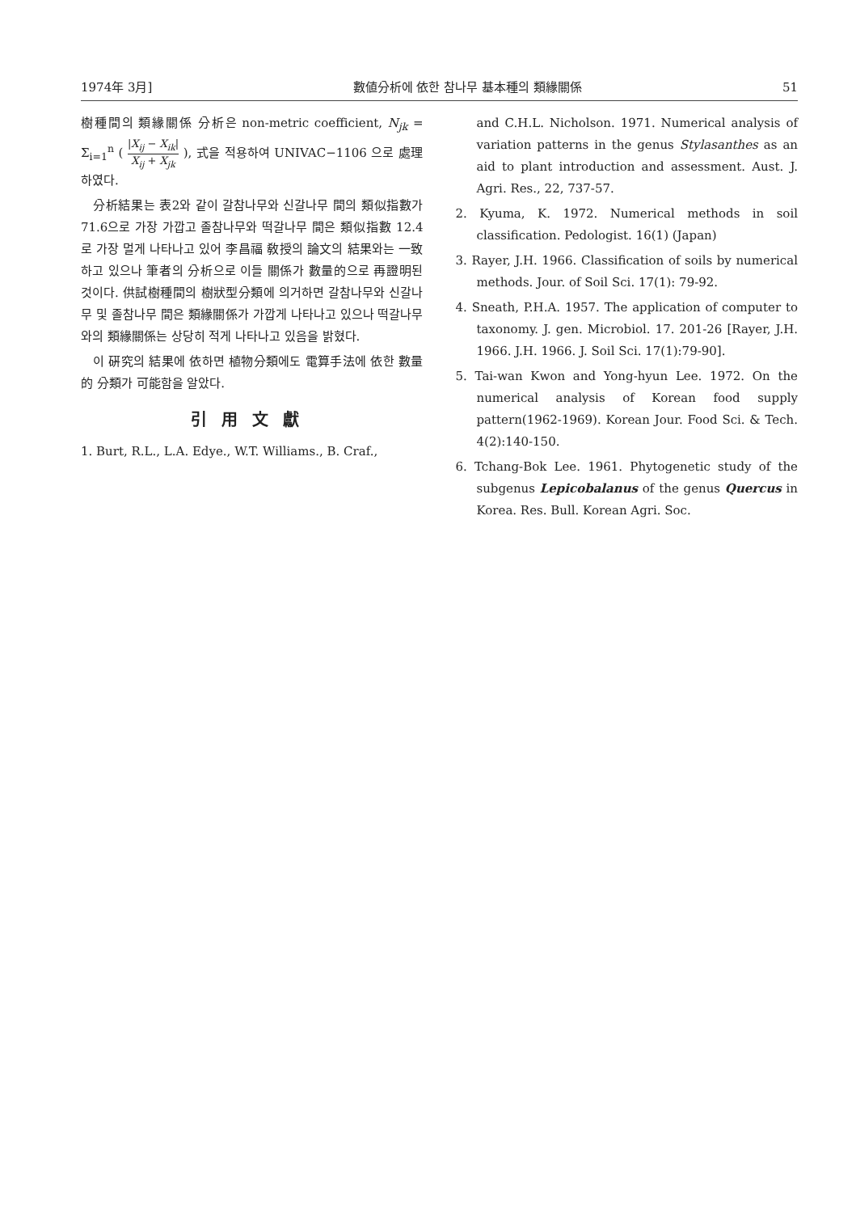1974年 3月] 數値分析에 依한 참나무 基本種의 類緣關係 51
樹種間의 類緣關係 分析은 non-metric coefficient, N<sub>jk</sub> = Σ<sub>i=1</sub><sup>n</sup> ( |X<sub>ij</sub> − X<sub>ik</sub>| X<sub>ij</sub> + X<sub>jk</sub> ), 式을 적용하여 UNIVAC−1106 으로 處理하였다.
分析結果는 表2와 같이 갈참나무와 신갈나무 間의 類似指數가 71.6으로 가장 가깝고 졸참나무와 떡갈나무 間은 類似指數 12.4로 가장 멀게 나타나고 있어 李昌福 敎授의 論文의 結果와는 一致하고 있으나 筆者의 分析으로 이들 關係가 數量的으로 再證明된 것이다. 供試樹種間의 樹狀型分類에 의거하면 갈참나무와 신갈나무 및 졸참나무 間은 類緣關係가 가깝게 나타나고 있으나 떡갈나무와의 類緣關係는 상당히 적게 나타나고 있음을 밝혔다.
이 硏究의 結果에 依하면 植物分類에도 電算手法에 依한 數量的 分類가 可能함을 알았다.
引用文獻
1. Burt, R.L., L.A. Edye., W.T. Williams., B. Craf.,
and C.H.L. Nicholson. 1971. Numerical analysis of variation patterns in the genus Stylasanthes as an aid to plant introduction and assessment. Aust. J. Agri. Res., 22, 737-57.
2. Kyuma, K. 1972. Numerical methods in soil classification. Pedologist. 16(1) (Japan)
3. Rayer, J.H. 1966. Classification of soils by numerical methods. Jour. of Soil Sci. 17(1): 79-92.
4. Sneath, P.H.A. 1957. The application of computer to taxonomy. J. gen. Microbiol. 17. 201-26 [Rayer, J.H. 1966. J.H. 1966. J. Soil Sci. 17(1):79-90].
5. Tai-wan Kwon and Yong-hyun Lee. 1972. On the numerical analysis of Korean food supply pattern(1962-1969). Korean Jour. Food Sci. & Tech. 4(2):140-150.
6. Tchang-Bok Lee. 1961. Phytogenetic study of the subgenus Lepicobalanus of the genus Quercus in Korea. Res. Bull. Korean Agri. Soc.